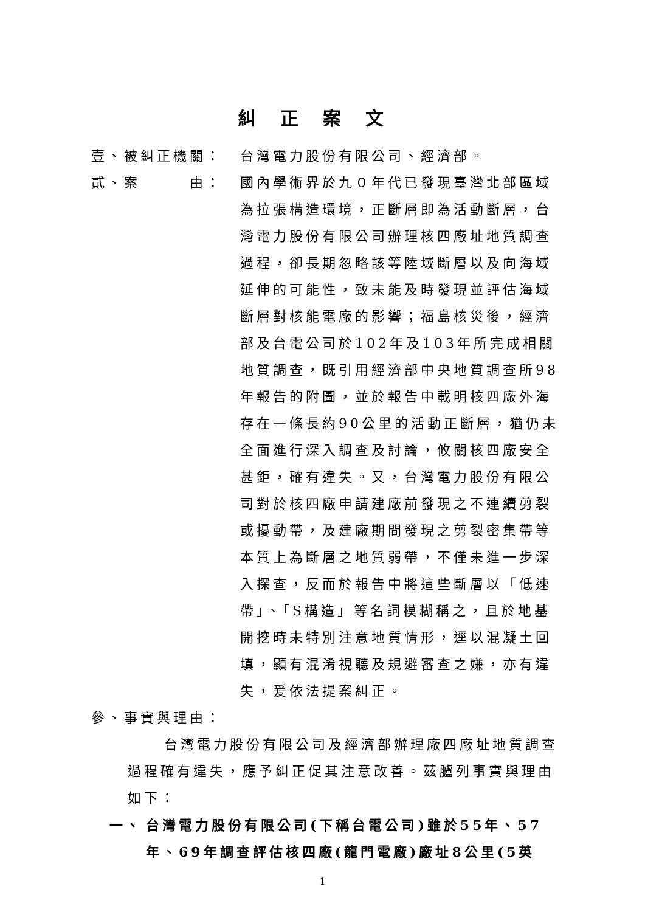糾正案文
壹、被糾正機關： 台灣電力股份有限公司、經濟部。
貳、案   由： 國內學術界於九０年代已發現臺灣北部區域為拉張構造環境，正斷層即為活動斷層，台灣電力股份有限公司辦理核四廠址地質調查過程，卻長期忽略該等陸域斷層以及向海域延伸的可能性，致未能及時發現並評估海域斷層對核能電廠的影響；福島核災後，經濟部及台電公司於102年及103年所完成相關地質調查，既引用經濟部中央地質調查所98年報告的附圖，並於報告中載明核四廠外海存在一條長約90公里的活動正斷層，猶仍未全面進行深入調查及討論，攸關核四廠安全甚鉅，確有違失。又，台灣電力股份有限公司對於核四廠申請建廠前發現之不連續剪裂或擾動帶，及建廠期間發現之剪裂密集帶等本質上為斷層之地質弱帶，不僅未進一步深入探查，反而於報告中將這些斷層以「低速帶」、「S構造」等名詞模糊稱之，且於地基開挖時未特別注意地質情形，逕以混凝土回填，顯有混淆視聽及規避審查之嫌，亦有違失，爰依法提案糾正。
參、事實與理由：
台灣電力股份有限公司及經濟部辦理廠四廠址地質調查過程確有違失，應予糾正促其注意改善。茲臚列事實與理由如下：
一、 台灣電力股份有限公司(下稱台電公司)雖於55年、57年、69年調查評估核四廠(龍門電廠)廠址8公里(5英
1